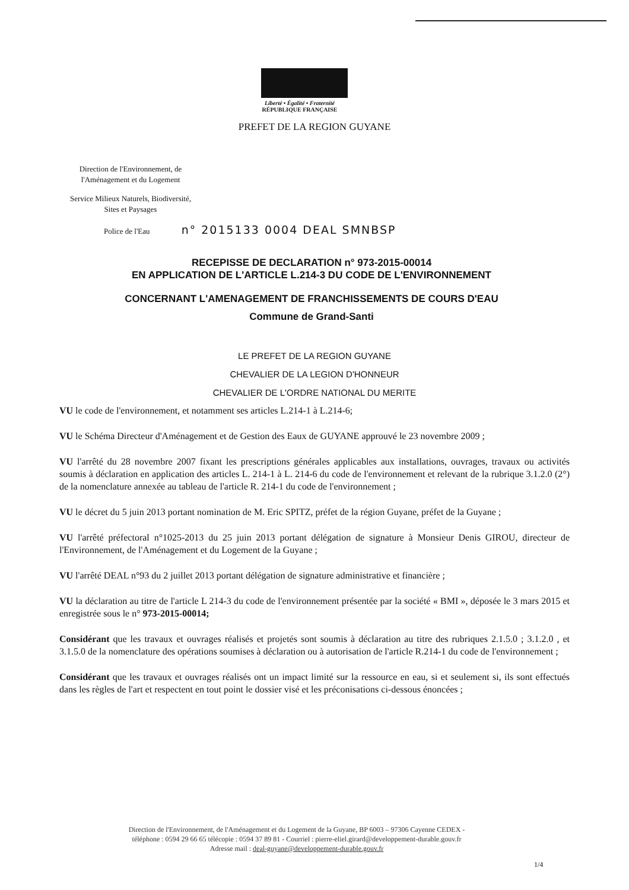Liberté • Égalité • Fraternité
RÉPUBLIQUE FRANÇAISE
PREFET DE LA REGION GUYANE
Direction de l'Environnement, de l'Aménagement et du Logement
Service Milieux Naturels, Biodiversité, Sites et Paysages
Police de l'Eau n° 2015133 0004 DEAL SMNBSP
RECEPISSE DE DECLARATION n° 973-2015-00014
EN APPLICATION DE L'ARTICLE L.214-3 DU CODE DE L'ENVIRONNEMENT
CONCERNANT L'AMENAGEMENT DE FRANCHISSEMENTS DE COURS D'EAU
Commune de Grand-Santi
LE PREFET DE LA REGION GUYANE
CHEVALIER DE LA LEGION D'HONNEUR
CHEVALIER DE L'ORDRE NATIONAL DU MERITE
VU le code de l'environnement, et notamment ses articles L.214-1 à L.214-6;
VU le Schéma Directeur d'Aménagement et de Gestion des Eaux de GUYANE approuvé le 23 novembre 2009 ;
VU l'arrêté du 28 novembre 2007 fixant les prescriptions générales applicables aux installations, ouvrages, travaux ou activités soumis à déclaration en application des articles L. 214-1 à L. 214-6 du code de l'environnement et relevant de la rubrique 3.1.2.0 (2°) de la nomenclature annexée au tableau de l'article R. 214-1 du code de l'environnement ;
VU le décret du 5 juin 2013 portant nomination de M. Eric SPITZ, préfet de la région Guyane, préfet de la Guyane ;
VU l'arrêté préfectoral n°1025-2013 du 25 juin 2013 portant délégation de signature à Monsieur Denis GIROU, directeur de l'Environnement, de l'Aménagement et du Logement de la Guyane ;
VU l'arrêté DEAL n°93 du 2 juillet 2013 portant délégation de signature administrative et financière ;
VU la déclaration au titre de l'article L 214-3 du code de l'environnement présentée par la société « BMI », déposée le 3 mars 2015 et enregistrée sous le n° 973-2015-00014;
Considérant que les travaux et ouvrages réalisés et projetés sont soumis à déclaration au titre des rubriques 2.1.5.0 ; 3.1.2.0 , et 3.1.5.0 de la nomenclature des opérations soumises à déclaration ou à autorisation de l'article R.214-1 du code de l'environnement ;
Considérant que les travaux et ouvrages réalisés ont un impact limité sur la ressource en eau, si et seulement si, ils sont effectués dans les règles de l'art et respectent en tout point le dossier visé et les préconisations ci-dessous énoncées ;
Direction de l'Environnement, de l'Aménagement et du Logement de la Guyane, BP 6003 – 97306 Cayenne CEDEX -
téléphone : 0594 29 66 65 télécopie : 0594 37 89 81 - Courriel : pierre-eliel.girard@developpement-durable.gouv.fr
Adresse mail : deal-guyane@developpement-durable.gouv.fr
1/4